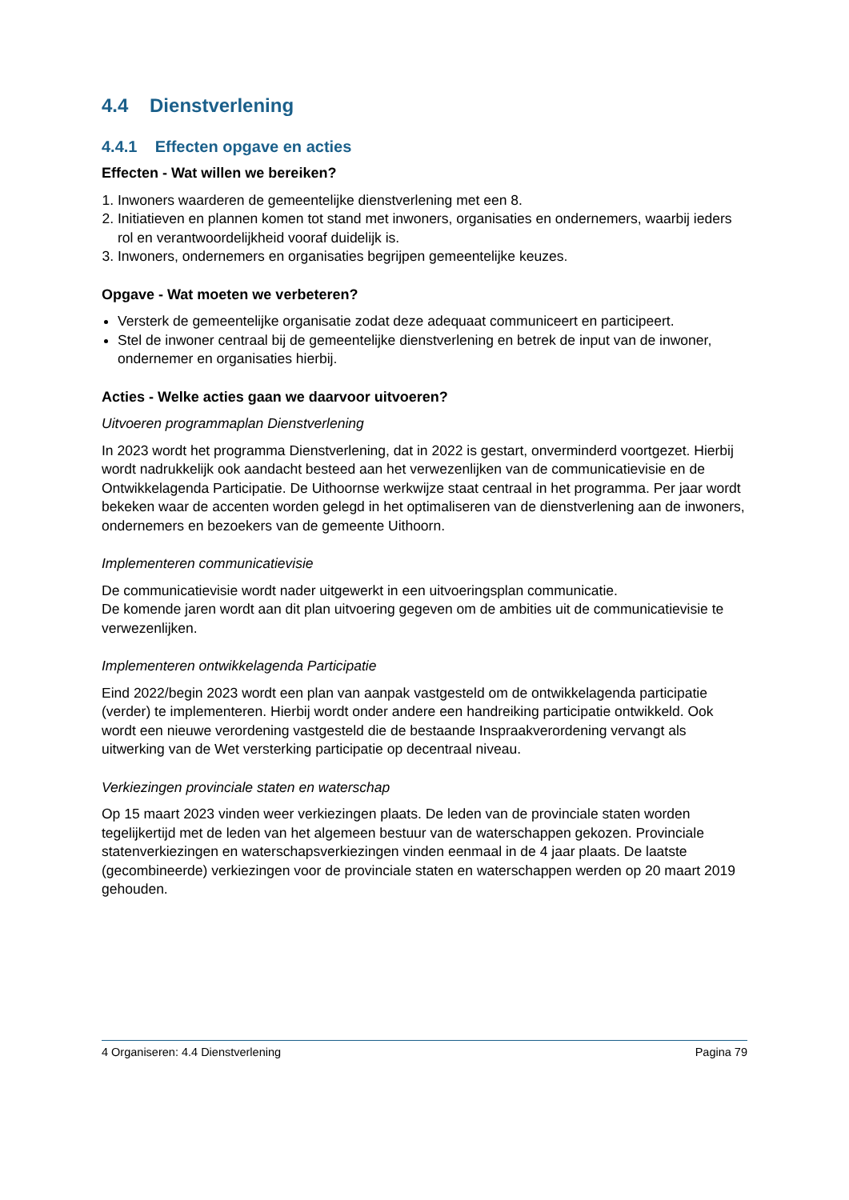4.4 Dienstverlening
4.4.1 Effecten opgave en acties
Effecten - Wat willen we bereiken?
1. Inwoners waarderen de gemeentelijke dienstverlening met een 8.
2. Initiatieven en plannen komen tot stand met inwoners, organisaties en ondernemers, waarbij ieders rol en verantwoordelijkheid vooraf duidelijk is.
3. Inwoners, ondernemers en organisaties begrijpen gemeentelijke keuzes.
Opgave - Wat moeten we verbeteren?
Versterk de gemeentelijke organisatie zodat deze adequaat communiceert en participeert.
Stel de inwoner centraal bij de gemeentelijke dienstverlening en betrek de input van de inwoner, ondernemer en organisaties hierbij.
Acties - Welke acties gaan we daarvoor uitvoeren?
Uitvoeren programmaplan Dienstverlening
In 2023 wordt het programma Dienstverlening, dat in 2022 is gestart, onverminderd voortgezet. Hierbij wordt nadrukkelijk ook aandacht besteed aan het verwezenlijken van de communicatievisie en de Ontwikkelagenda Participatie. De Uithoornse werkwijze staat centraal in het programma. Per jaar wordt bekeken waar de accenten worden gelegd in het optimaliseren van de dienstverlening aan de inwoners, ondernemers en bezoekers van de gemeente Uithoorn.
Implementeren communicatievisie
De communicatievisie wordt nader uitgewerkt in een uitvoeringsplan communicatie.
De komende jaren wordt aan dit plan uitvoering gegeven om de ambities uit de communicatievisie te verwezenlijken.
Implementeren ontwikkelagenda Participatie
Eind 2022/begin 2023 wordt een plan van aanpak vastgesteld om de ontwikkelagenda participatie (verder) te implementeren. Hierbij wordt onder andere een handreiking participatie ontwikkeld. Ook wordt een nieuwe verordening vastgesteld die de bestaande Inspraakverordening vervangt als uitwerking van de Wet versterking participatie op decentraal niveau.
Verkiezingen provinciale staten en waterschap
Op 15 maart 2023 vinden weer verkiezingen plaats. De leden van de provinciale staten worden tegelijkertijd met de leden van het algemeen bestuur van de waterschappen gekozen. Provinciale statenverkiezingen en waterschapsverkiezingen vinden eenmaal in de 4 jaar plaats. De laatste (gecombineerde) verkiezingen voor de provinciale staten en waterschappen werden op 20 maart 2019 gehouden.
4 Organiseren: 4.4 Dienstverlening Pagina 79